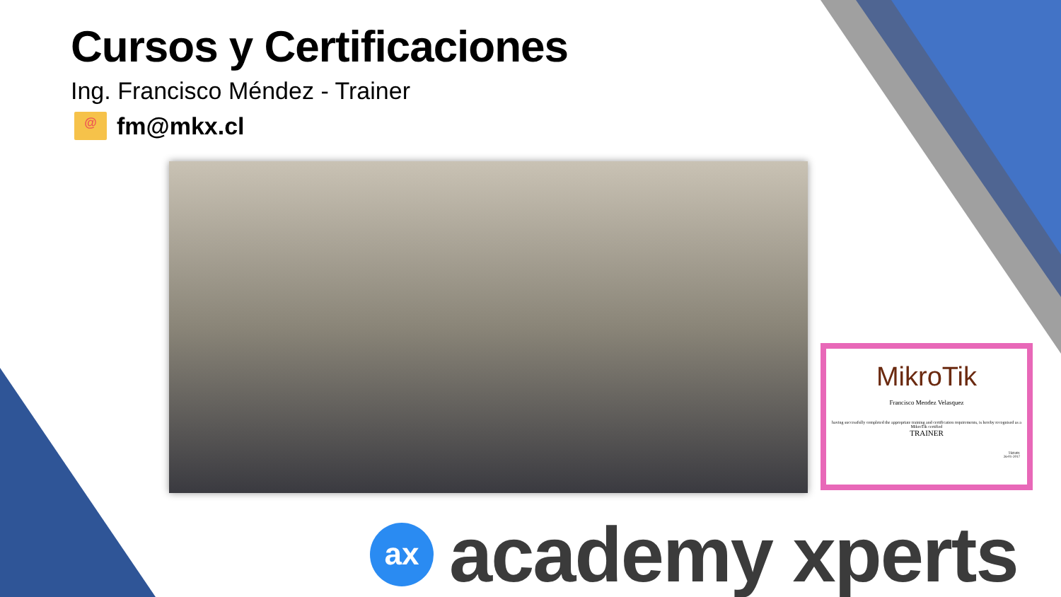Cursos y Certificaciones
Ing. Francisco Méndez - Trainer
@
fm@mkx.cl
MikroTik
Francisco Mendez Velasquez
having successfully completed the appropriate training and certification requirements, is hereby recognised as a MikroTik certified
TRAINER
TR0491
26-01-2017
ax
academy xperts